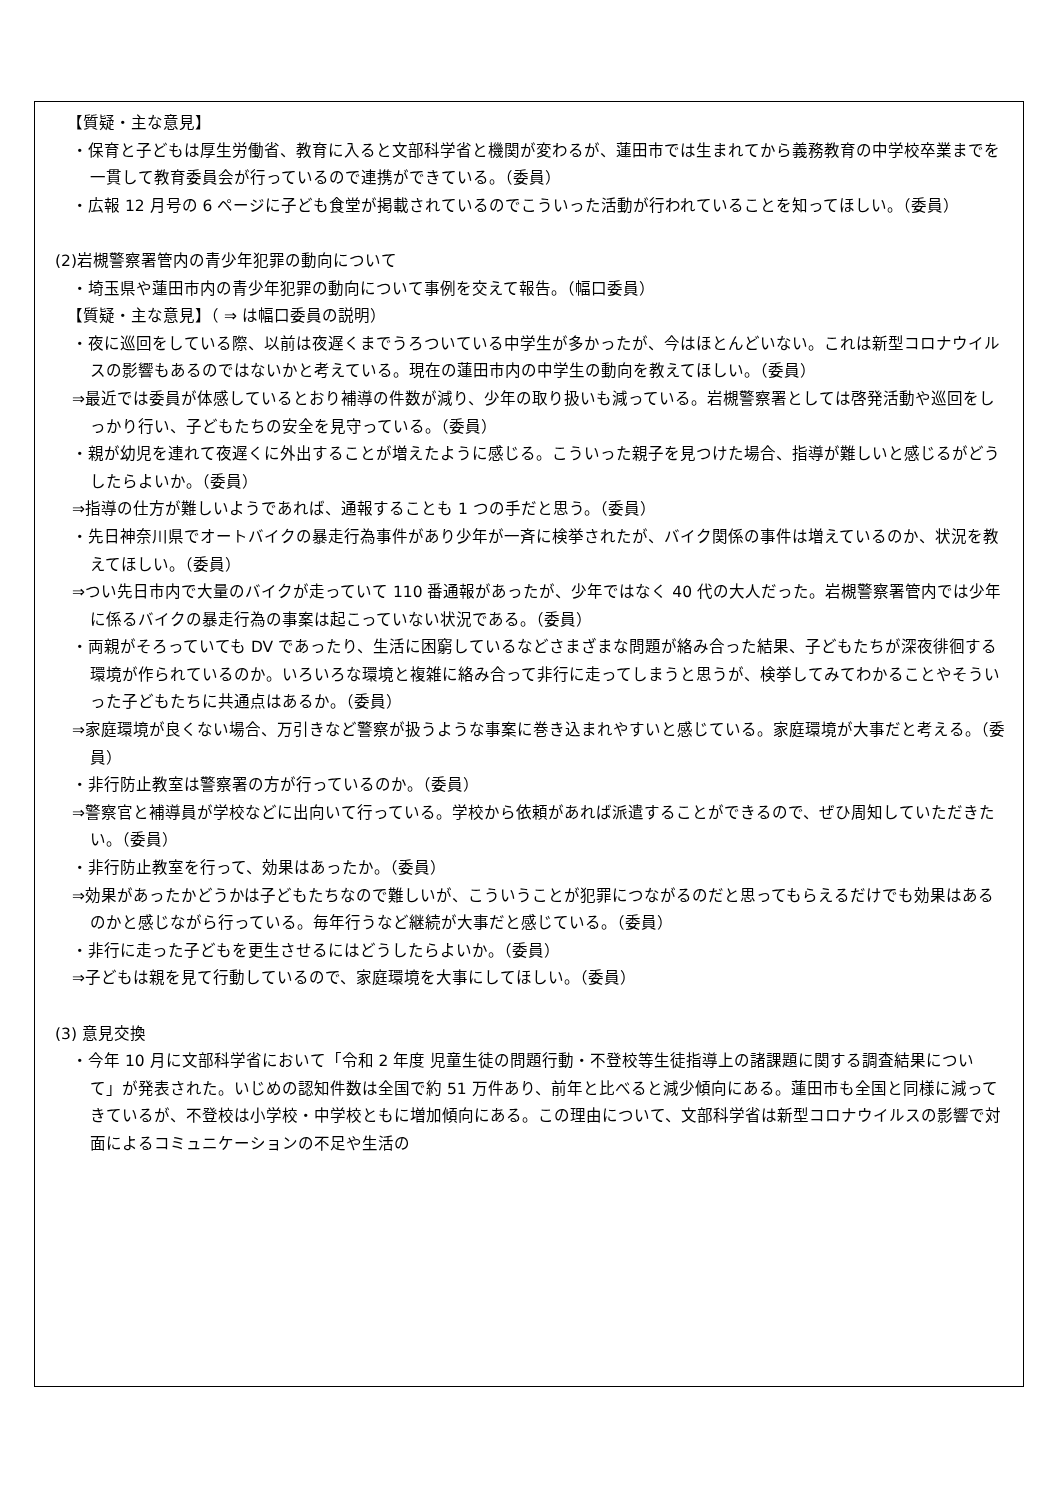【質疑・主な意見】
・保育と子どもは厚生労働省、教育に入ると文部科学省と機関が変わるが、蓮田市では生まれてから義務教育の中学校卒業までを一貫して教育委員会が行っているので連携ができている。（委員）
・広報 12 月号の 6 ページに子ども食堂が掲載されているのでこういった活動が行われていることを知ってほしい。（委員）
(2)岩槻警察署管内の青少年犯罪の動向について
・埼玉県や蓮田市内の青少年犯罪の動向について事例を交えて報告。（幅口委員）
【質疑・主な意見】（ ⇒ は幅口委員の説明）
・夜に巡回をしている際、以前は夜遅くまでうろついている中学生が多かったが、今はほとんどいない。これは新型コロナウイルスの影響もあるのではないかと考えている。現在の蓮田市内の中学生の動向を教えてほしい。（委員）
⇒最近では委員が体感しているとおり補導の件数が減り、少年の取り扱いも減っている。岩槻警察署としては啓発活動や巡回をしっかり行い、子どもたちの安全を見守っている。（委員）
・親が幼児を連れて夜遅くに外出することが増えたように感じる。こういった親子を見つけた場合、指導が難しいと感じるがどうしたらよいか。（委員）
⇒指導の仕方が難しいようであれば、通報することも 1 つの手だと思う。（委員）
・先日神奈川県でオートバイクの暴走行為事件があり少年が一斉に検挙されたが、バイク関係の事件は増えているのか、状況を教えてほしい。（委員）
⇒つい先日市内で大量のバイクが走っていて 110 番通報があったが、少年ではなく 40 代の大人だった。岩槻警察署管内では少年に係るバイクの暴走行為の事案は起こっていない状況である。（委員）
・両親がそろっていても DV であったり、生活に困窮しているなどさまざまな問題が絡み合った結果、子どもたちが深夜徘徊する環境が作られているのか。いろいろな環境と複雑に絡み合って非行に走ってしまうと思うが、検挙してみてわかることやそういった子どもたちに共通点はあるか。（委員）
⇒家庭環境が良くない場合、万引きなど警察が扱うような事案に巻き込まれやすいと感じている。家庭環境が大事だと考える。（委員）
・非行防止教室は警察署の方が行っているのか。（委員）
⇒警察官と補導員が学校などに出向いて行っている。学校から依頼があれば派遣することができるので、ぜひ周知していただきたい。（委員）
・非行防止教室を行って、効果はあったか。（委員）
⇒効果があったかどうかは子どもたちなので難しいが、こういうことが犯罪につながるのだと思ってもらえるだけでも効果はあるのかと感じながら行っている。毎年行うなど継続が大事だと感じている。（委員）
・非行に走った子どもを更生させるにはどうしたらよいか。（委員）
⇒子どもは親を見て行動しているので、家庭環境を大事にしてほしい。（委員）
(3) 意見交換
・今年 10 月に文部科学省において「令和 2 年度 児童生徒の問題行動・不登校等生徒指導上の諸課題に関する調査結果について」が発表された。いじめの認知件数は全国で約 51 万件あり、前年と比べると減少傾向にある。蓮田市も全国と同様に減ってきているが、不登校は小学校・中学校ともに増加傾向にある。この理由について、文部科学省は新型コロナウイルスの影響で対面によるコミュニケーションの不足や生活の